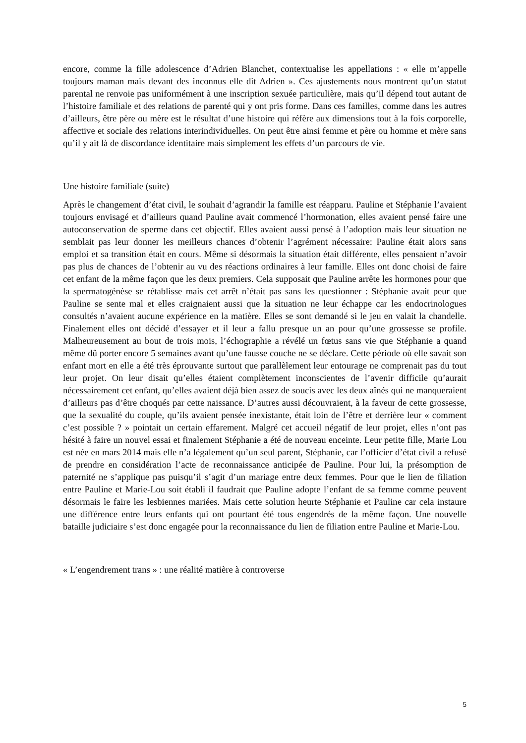encore, comme la fille adolescence d’Adrien Blanchet, contextualise les appellations : « elle m’appelle toujours maman mais devant des inconnus elle dit Adrien ». Ces ajustements nous montrent qu’un statut parental ne renvoie pas uniformément à une inscription sexuée particulière, mais qu’il dépend tout autant de l’histoire familiale et des relations de parenté qui y ont pris forme. Dans ces familles, comme dans les autres d’ailleurs, être père ou mère est le résultat d’une histoire qui réfère aux dimensions tout à la fois corporelle, affective et sociale des relations interindividuelles. On peut être ainsi femme et père ou homme et mère sans qu’il y ait là de discordance identitaire mais simplement les effets d’un parcours de vie.
Une histoire familiale (suite)
Après le changement d’état civil, le souhait d’agrandir la famille est réapparu. Pauline et Stéphanie l’avaient toujours envisagé et d’ailleurs quand Pauline avait commencé l’hormonation, elles avaient pensé faire une autoconservation de sperme dans cet objectif. Elles avaient aussi pensé à l’adoption mais leur situation ne semblait pas leur donner les meilleurs chances d’obtenir l’agrément nécessaire: Pauline était alors sans emploi et sa transition était en cours. Même si désormais la situation était différente, elles pensaient n’avoir pas plus de chances de l’obtenir au vu des réactions ordinaires à leur famille. Elles ont donc choisi de faire cet enfant de la même façon que les deux premiers. Cela supposait que Pauline arrête les hormones pour que la spermatogénèse se rétablisse mais cet arrêt n’était pas sans les questionner : Stéphanie avait peur que Pauline se sente mal et elles craignaient aussi que la situation ne leur échappe car les endocrinologues consultés n’avaient aucune expérience en la matière. Elles se sont demandé si le jeu en valait la chandelle. Finalement elles ont décidé d’essayer et il leur a fallu presque un an pour qu’une grossesse se profile. Malheureusement au bout de trois mois, l’échographie a révélé un fœtus sans vie que Stéphanie a quand même dû porter encore 5 semaines avant qu’une fausse couche ne se déclare. Cette période où elle savait son enfant mort en elle a été très éprouvante surtout que parallèlement leur entourage ne comprenait pas du tout leur projet. On leur disait qu’elles étaient complètement inconscientes de l’avenir difficile qu’aurait nécessairement cet enfant, qu’elles avaient déjà bien assez de soucis avec les deux aînés qui ne manqueraient d’ailleurs pas d’être choqués par cette naissance. D’autres aussi découvraient, à la faveur de cette grossesse, que la sexualité du couple, qu’ils avaient pensée inexistante, était loin de l’être et derrière leur « comment c’est possible ? » pointait un certain effarement. Malgré cet accueil négatif de leur projet, elles n’ont pas hésité à faire un nouvel essai et finalement Stéphanie a été de nouveau enceinte. Leur petite fille, Marie Lou est née en mars 2014 mais elle n’a légalement qu’un seul parent, Stéphanie, car l’officier d’état civil a refusé de prendre en considération l’acte de reconnaissance anticipée de Pauline. Pour lui, la présomption de paternité ne s’applique pas puisqu’il s’agit d’un mariage entre deux femmes. Pour que le lien de filiation entre Pauline et Marie-Lou soit établi il faudrait que Pauline adopte l’enfant de sa femme comme peuvent désormais le faire les lesbiennes mariées. Mais cette solution heurte Stéphanie et Pauline car cela instaure une différence entre leurs enfants qui ont pourtant été tous engendrés de la même façon. Une nouvelle bataille judiciaire s’est donc engagée pour la reconnaissance du lien de filiation entre Pauline et Marie-Lou.
« L’engendrement trans » : une réalité matière à controverse
5